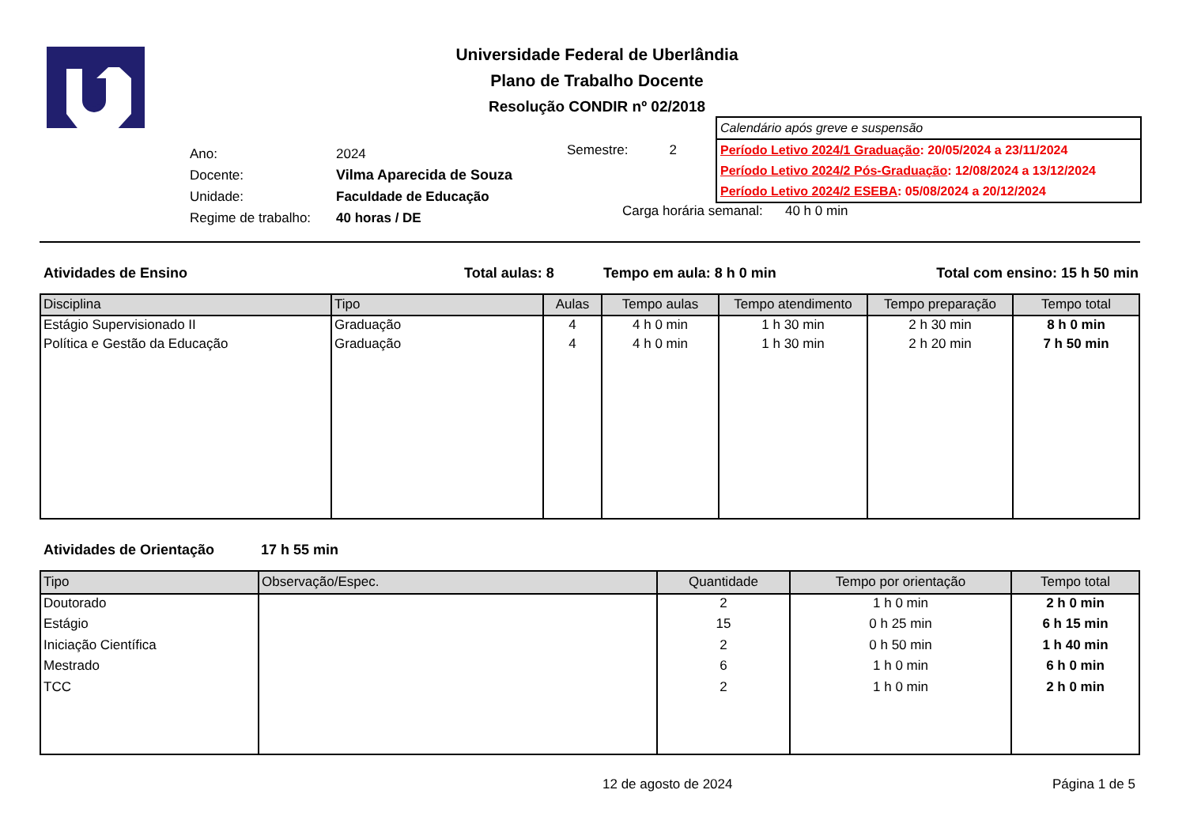Universidade Federal de Uberlândia
Plano de Trabalho Docente
Resolução CONDIR nº 02/2018
Calendário após greve e suspensão
Período Letivo 2024/1 Graduação: 20/05/2024 a 23/11/2024
Período Letivo 2024/2 Pós-Graduação: 12/08/2024 a 13/12/2024
Período Letivo 2024/2 ESEBA: 05/08/2024 a 20/12/2024
| Ano: | 2024 |
| Docente: | Vilma Aparecida de Souza |
| Unidade: | Faculdade de Educação |
| Regime de trabalho: | 40 horas / DE |
Semestre: 2
Carga horária semanal: 40 h 0 min
Atividades de Ensino Total aulas: 8 Tempo em aula: 8 h 0 min Total com ensino: 15 h 50 min
| Disciplina | Tipo | Aulas | Tempo aulas | Tempo atendimento | Tempo preparação | Tempo total |
| --- | --- | --- | --- | --- | --- | --- |
| Estágio Supervisionado II | Graduação | 4 | 4 h 0 min | 1 h 30 min | 2 h 30 min | 8 h 0 min |
| Política e Gestão da Educação | Graduação | 4 | 4 h 0 min | 1 h 30 min | 2 h 20 min | 7 h 50 min |
Atividades de Orientação 17 h 55 min
| Tipo | Observação/Espec. | Quantidade | Tempo por orientação | Tempo total |
| --- | --- | --- | --- | --- |
| Doutorado | | 2 | 1 h 0 min | 2 h 0 min |
| Estágio | | 15 | 0 h 25 min | 6 h 15 min |
| Iniciação Científica | | 2 | 0 h 50 min | 1 h 40 min |
| Mestrado | | 6 | 1 h 0 min | 6 h 0 min |
| TCC | | 2 | 1 h 0 min | 2 h 0 min |
12 de agosto de 2024 Página 1 de 5